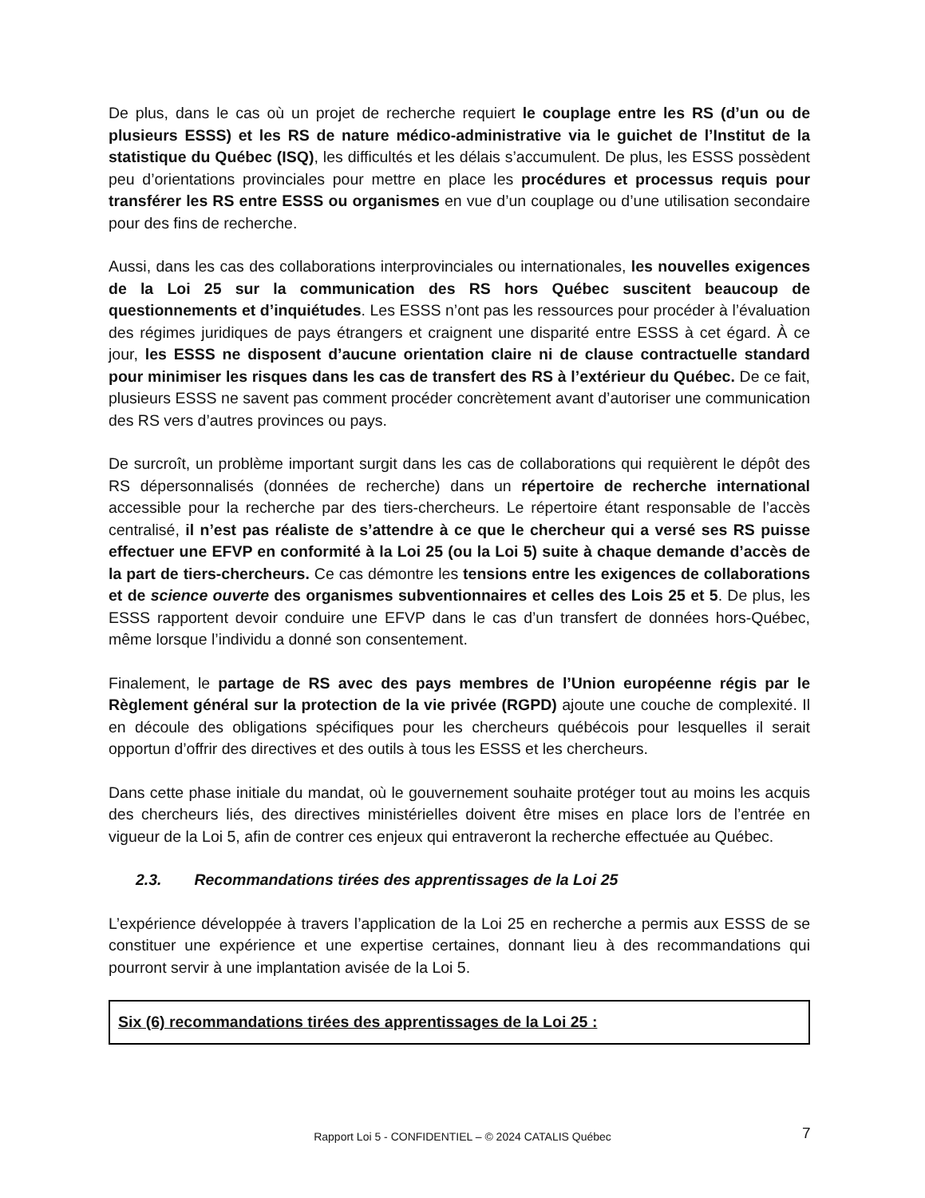De plus, dans le cas où un projet de recherche requiert le couplage entre les RS (d’un ou de plusieurs ESSS) et les RS de nature médico-administrative via le guichet de l’Institut de la statistique du Québec (ISQ), les difficultés et les délais s’accumulent. De plus, les ESSS possèdent peu d’orientations provinciales pour mettre en place les procédures et processus requis pour transférer les RS entre ESSS ou organismes en vue d’un couplage ou d’une utilisation secondaire pour des fins de recherche.
Aussi, dans les cas des collaborations interprovinciales ou internationales, les nouvelles exigences de la Loi 25 sur la communication des RS hors Québec suscitent beaucoup de questionnements et d’inquiétudes. Les ESSS n’ont pas les ressources pour procéder à l’évaluation des régimes juridiques de pays étrangers et craignent une disparité entre ESSS à cet égard. À ce jour, les ESSS ne disposent d’aucune orientation claire ni de clause contractuelle standard pour minimiser les risques dans les cas de transfert des RS à l’extérieur du Québec. De ce fait, plusieurs ESSS ne savent pas comment procéder concrètement avant d’autoriser une communication des RS vers d’autres provinces ou pays.
De surcroît, un problème important surgit dans les cas de collaborations qui requièrent le dépôt des RS dépersonnalisés (données de recherche) dans un répertoire de recherche international accessible pour la recherche par des tiers-chercheurs. Le répertoire étant responsable de l’accès centralisé, il n’est pas réaliste de s’attendre à ce que le chercheur qui a versé ses RS puisse effectuer une EFVP en conformité à la Loi 25 (ou la Loi 5) suite à chaque demande d’accès de la part de tiers-chercheurs. Ce cas démontre les tensions entre les exigences de collaborations et de science ouverte des organismes subventionnaires et celles des Lois 25 et 5. De plus, les ESSS rapportent devoir conduire une EFVP dans le cas d’un transfert de données hors-Québec, même lorsque l’individu a donné son consentement.
Finalement, le partage de RS avec des pays membres de l’Union européenne régis par le Règlement général sur la protection de la vie privée (RGPD) ajoute une couche de complexité. Il en découle des obligations spécifiques pour les chercheurs québécois pour lesquelles il serait opportun d’offrir des directives et des outils à tous les ESSS et les chercheurs.
Dans cette phase initiale du mandat, où le gouvernement souhaite protéger tout au moins les acquis des chercheurs liés, des directives ministérielles doivent être mises en place lors de l’entrée en vigueur de la Loi 5, afin de contrer ces enjeux qui entraveront la recherche effectuée au Québec.
2.3. Recommandations tirées des apprentissages de la Loi 25
L’expérience développée à travers l’application de la Loi 25 en recherche a permis aux ESSS de se constituer une expérience et une expertise certaines, donnant lieu à des recommandations qui pourront servir à une implantation avisée de la Loi 5.
Six (6) recommandations tirées des apprentissages de la Loi 25 :
Rapport Loi 5 - CONFIDENTIEL – © 2024 CATALIS Québec 7